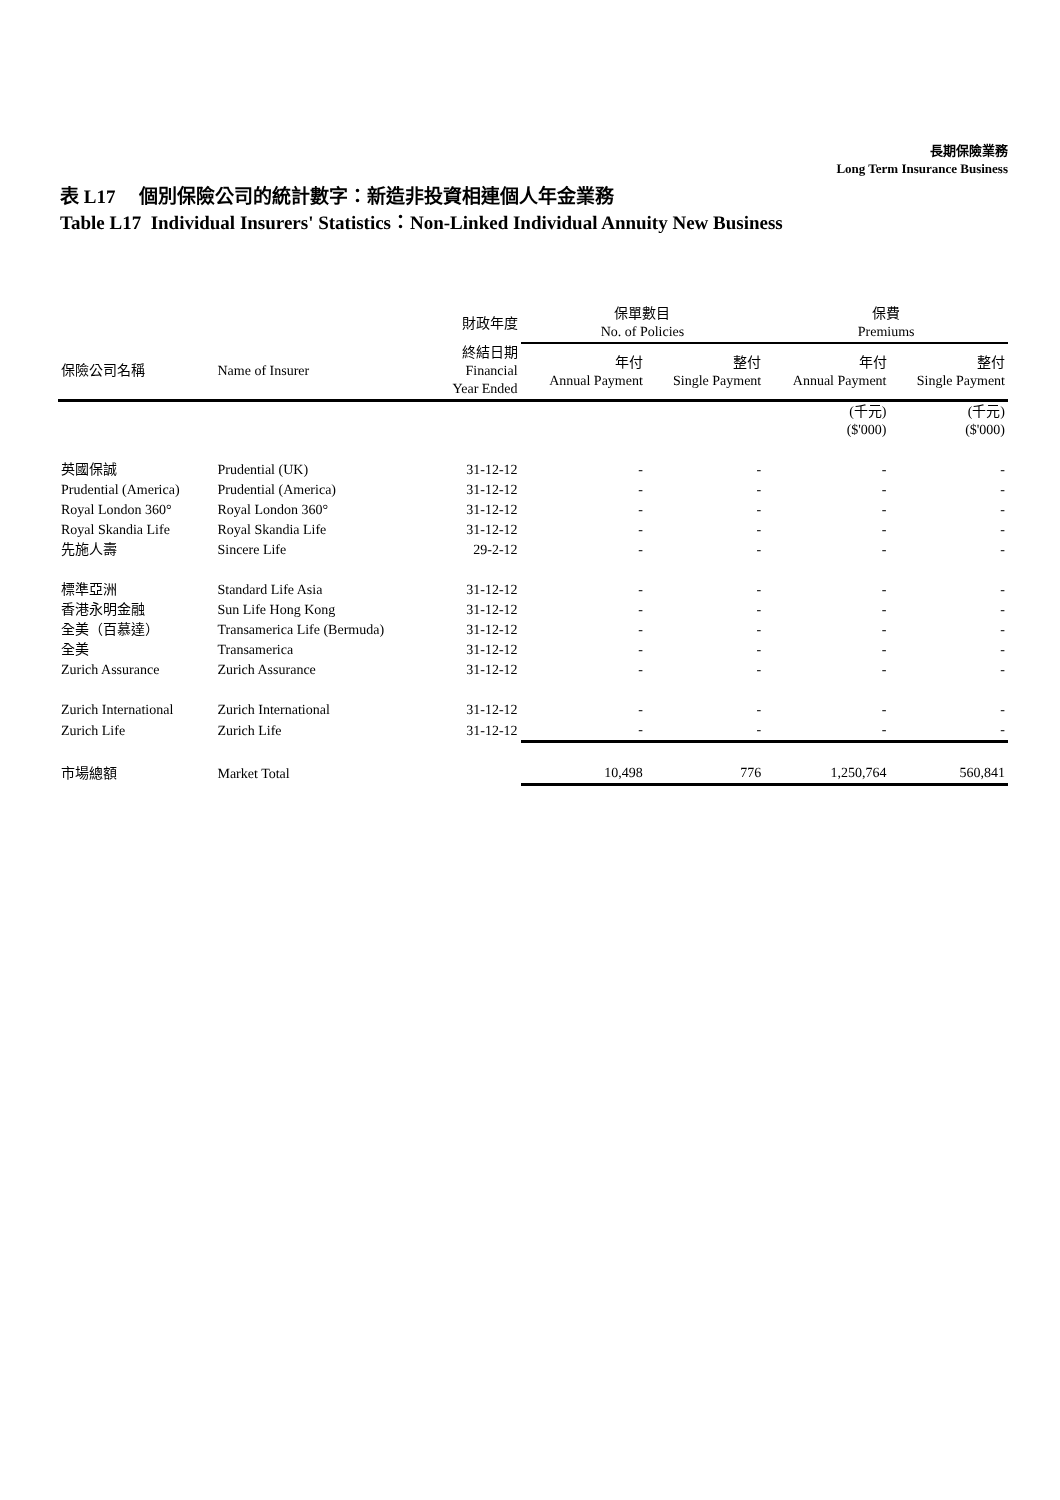長期保險業務
Long Term Insurance Business
表 L17 個別保險公司的統計數字：新造非投資相連個人年金業務
Table L17 Individual Insurers' Statistics：Non-Linked Individual Annuity New Business
| | | 財政年度 | 保單數目 No. of Policies | | 保費 Premiums | |
| --- | --- | --- | --- | --- | --- | --- |
| 保險公司名稱 | Name of Insurer | 終結日期 Financial Year Ended | 年付 Annual Payment | 整付 Single Payment | 年付 Annual Payment | 整付 Single Payment |
| | | | | | (千元) ($'000) | (千元) ($'000) |
| 英國保誠 | Prudential (UK) | 31-12-12 | - | - | - | - |
| Prudential (America) | Prudential (America) | 31-12-12 | - | - | - | - |
| Royal London 360° | Royal London 360° | 31-12-12 | - | - | - | - |
| Royal Skandia Life | Royal Skandia Life | 31-12-12 | - | - | - | - |
| 先施人壽 | Sincere Life | 29-2-12 | - | - | - | - |
| 標準亞洲 | Standard Life Asia | 31-12-12 | - | - | - | - |
| 香港永明金融 | Sun Life Hong Kong | 31-12-12 | - | - | - | - |
| 全美（百慕達） | Transamerica Life (Bermuda) | 31-12-12 | - | - | - | - |
| 全美 | Transamerica | 31-12-12 | - | - | - | - |
| Zurich Assurance | Zurich Assurance | 31-12-12 | - | - | - | - |
| Zurich International | Zurich International | 31-12-12 | - | - | - | - |
| Zurich Life | Zurich Life | 31-12-12 | - | - | - | - |
| 市場總額 | Market Total | | 10,498 | 776 | 1,250,764 | 560,841 |